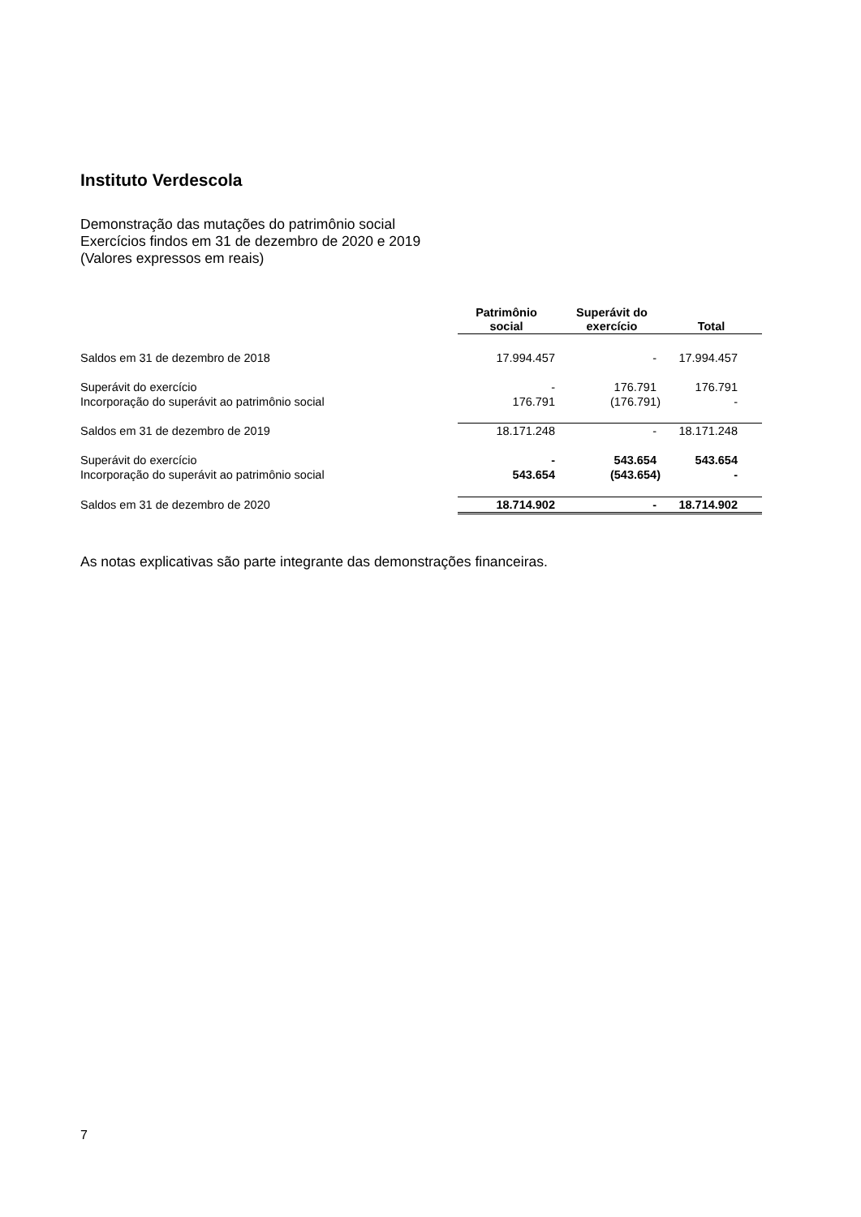Instituto Verdescola
Demonstração das mutações do patrimônio social
Exercícios findos em 31 de dezembro de 2020 e 2019
(Valores expressos em reais)
| | Patrimônio social | | Superávit do exercício | Total |
| --- | --- | --- | --- | --- |
| Saldos em 31 de dezembro de 2018 | 17.994.457 | | - | 17.994.457 |
| Superávit do exercício | - | | 176.791 | 176.791 |
| Incorporação do superávit ao patrimônio social | 176.791 | | (176.791) | - |
| Saldos em 31 de dezembro de 2019 | 18.171.248 | | - | 18.171.248 |
| Superávit do exercício | - | | 543.654 | 543.654 |
| Incorporação do superávit ao patrimônio social | 543.654 | | (543.654) | - |
| Saldos em 31 de dezembro de 2020 | 18.714.902 | | - | 18.714.902 |
As notas explicativas são parte integrante das demonstrações financeiras.
7